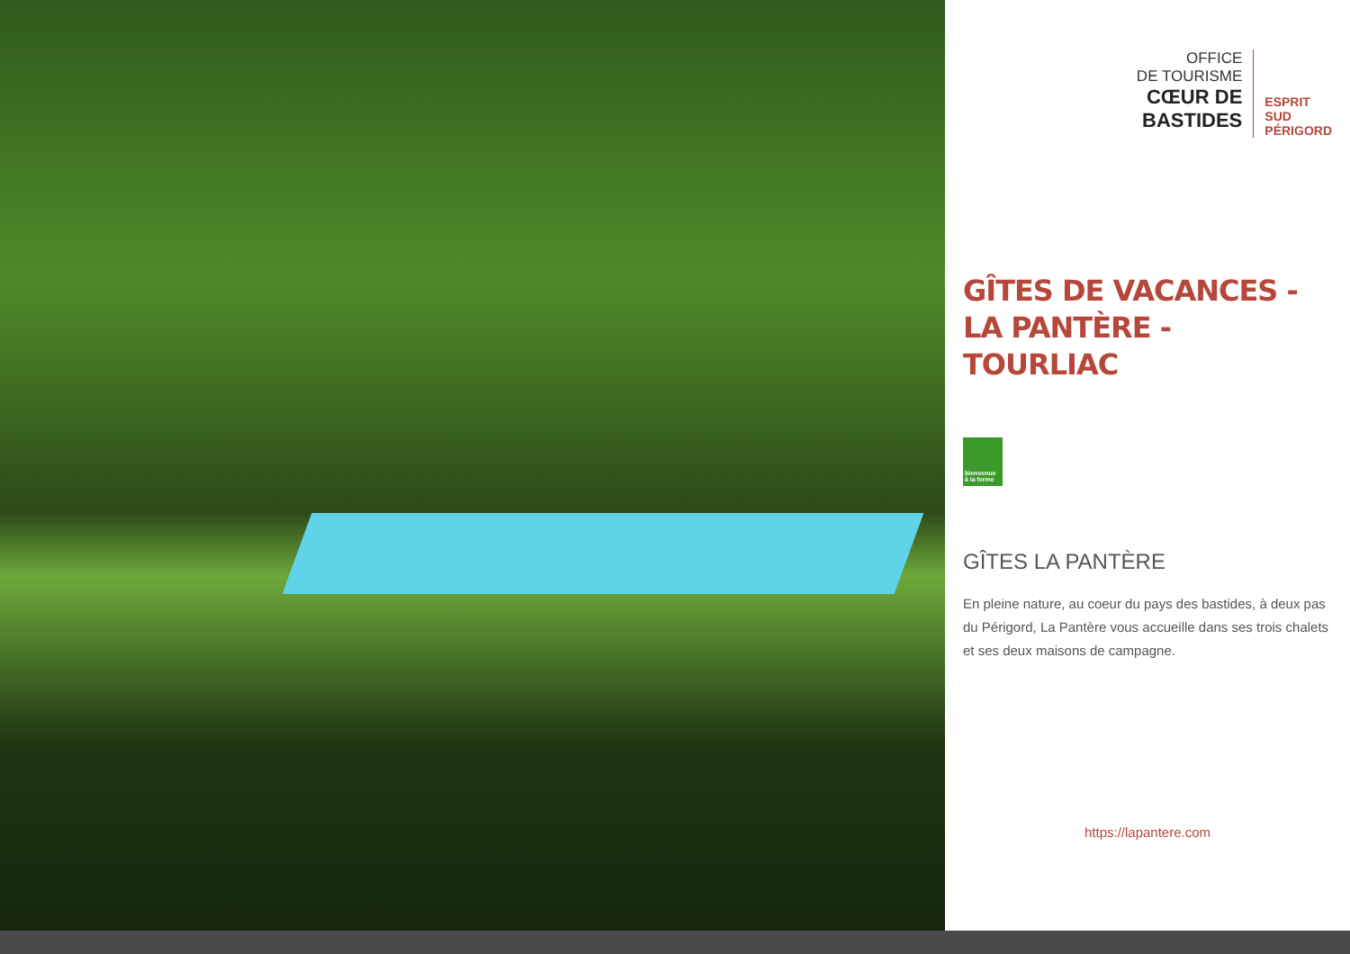OFFICE
DE TOURISME
CŒUR DE
BASTIDES
ESPRIT
SUD
PÉRIGORD
GÎTES DE VACANCES - LA PANTÈRE - TOURLIAC
bienvenue à la ferme
GÎTES LA PANTÈRE
En pleine nature, au coeur du pays des bastides, à deux pas du Périgord, La Pantère vous accueille dans ses trois chalets et ses deux maisons de campagne.
https://lapantere.com